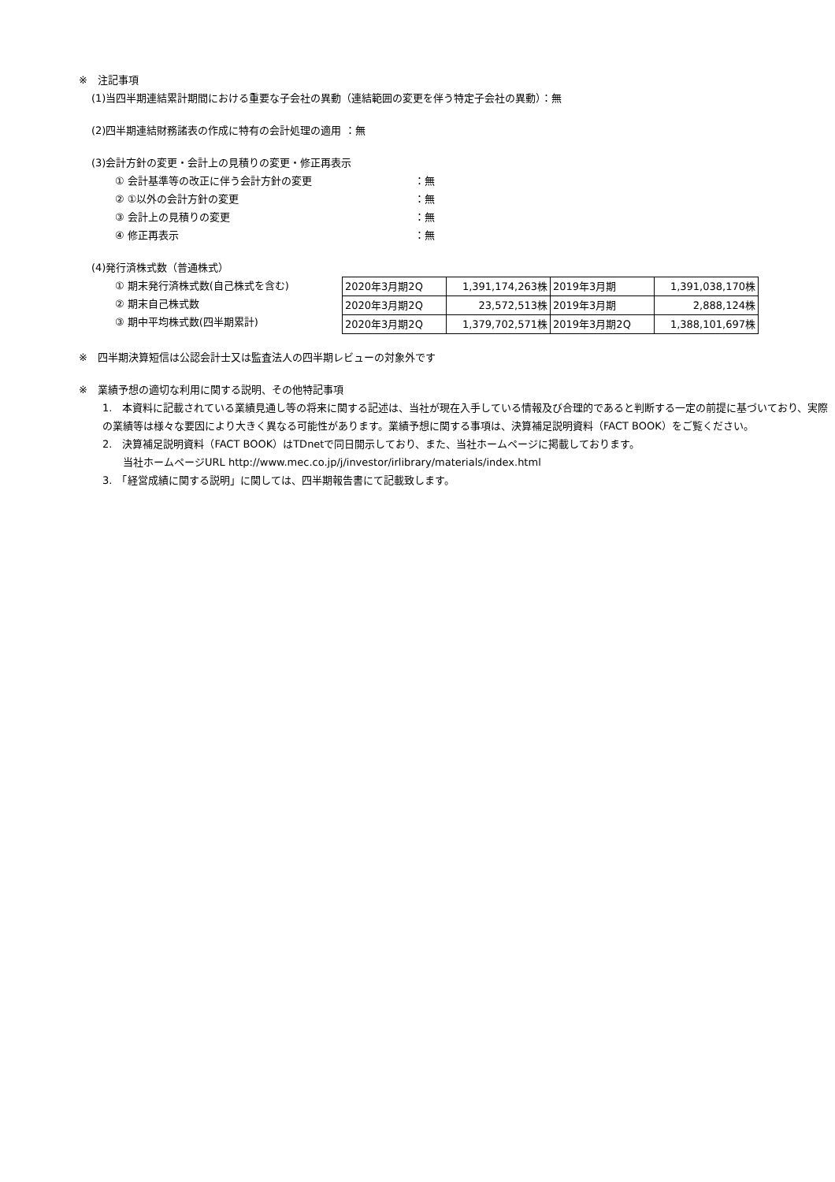※　注記事項
(1)当四半期連結累計期間における重要な子会社の異動（連結範囲の変更を伴う特定子会社の異動）：無
(2)四半期連結財務諸表の作成に特有の会計処理の適用 ：無
(3)会計方針の変更・会計上の見積りの変更・修正再表示
① 会計基準等の改正に伴う会計方針の変更 ：無
② ①以外の会計方針の変更 ：無
③ 会計上の見積りの変更 ：無
④ 修正再表示 ：無
(4)発行済株式数（普通株式）
① 期末発行済株式数(自己株式を含む)
② 期末自己株式数
③ 期中平均株式数(四半期累計)
| 2020年3月期2Q | 1,391,174,263株 | 2019年3月期 | 1,391,038,170株 |
| 2020年3月期2Q | 23,572,513株 | 2019年3月期 | 2,888,124株 |
| 2020年3月期2Q | 1,379,702,571株 | 2019年3月期2Q | 1,388,101,697株 |
※　四半期決算短信は公認会計士又は監査法人の四半期レビューの対象外です
※　業績予想の適切な利用に関する説明、その他特記事項
1.　本資料に記載されている業績見通し等の将来に関する記述は、当社が現在入手している情報及び合理的であると判断する一定の前提に基づいており、実際の業績等は様々な要因により大きく異なる可能性があります。業績予想に関する事項は、決算補足説明資料（FACT BOOK）をご覧ください。
2.　決算補足説明資料（FACT BOOK）はTDnetで同日開示しており、また、当社ホームページに掲載しております。
　　当社ホームページURL http://www.mec.co.jp/j/investor/irlibrary/materials/index.html
3.　「経営成績に関する説明」に関しては、四半期報告書にて記載致します。